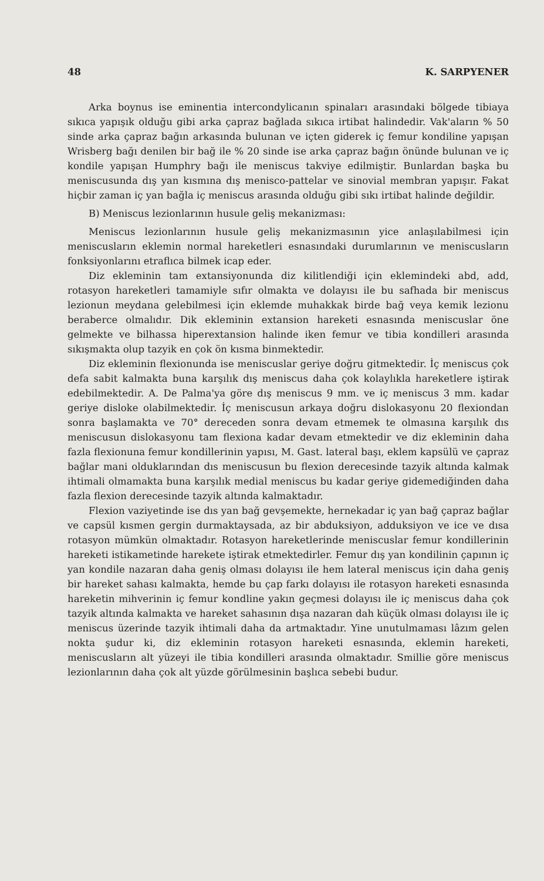48 K. SARPYENER
Arka boynus ise eminentia intercondylicanın spinaları arasındaki bölgede tibiaya sıkıca yapışık olduğu gibi arka çapraz bağlada sıkıca irtibat halindedir. Vak'aların % 50 sinde arka çapraz bağın arkasında bulunan ve içten giderek iç femur kondiline yapışan Wrisberg bağı denilen bir bağ ile % 20 sinde ise arka çapraz bağın önünde bulunan ve iç kondile yapışan Humphry bağı ile meniscus takviye edilmiştir. Bunlardan başka bu meniscusunda dış yan kısmına dış menisco-pattelar ve sinovial membran yapışır. Fakat hiçbir zaman iç yan bağla iç meniscus arasında olduğu gibi sıkı irtibat halinde değildir.
B) Meniscus lezionlarının husule geliş mekanizması:
Meniscus lezionlarının husule geliş mekanizmasının yice anlaşılabilmesi için meniscusların eklemin normal hareketleri esnasındaki durumlarının ve meniscusların fonksiyonlarını etraflıca bilmek icap eder.
Diz ekleminin tam extansiyonunda diz kilitlendiği için eklemindeki abd, add, rotasyon hareketleri tamamiyle sıfır olmakta ve dolayısı ile bu safhada bir meniscus lezionun meydana gelebilmesi için eklemde muhakkak birde bağ veya kemik lezionu beraberce olmalıdır. Dik ekleminin extansion hareketi esnasında meniscuslar öne gelmekte ve bilhassa hiperextansion halinde iken femur ve tibia kondilleri arasında sıkışmakta olup tazyik en çok ön kısma binmektedir.
Diz ekleminin flexionunda ise meniscuslar geriye doğru gitmektedir. İç meniscus çok defa sabit kalmakta buna karşılık dış meniscus daha çok kolaylıkla hareketlere iştirak edebilmektedir. A. De Palma'ya göre dış meniscus 9 mm. ve iç meniscus 3 mm. kadar geriye disloke olabilmektedir. İç meniscusun arkaya doğru dislokasyonu 20 flexiondan sonra başlamakta ve 70° dereceden sonra devam etmemek te olmasına karşılık dıs meniscusun dislokasyonu tam flexiona kadar devam etmektedir ve diz ekleminin daha fazla flexionuna femur kondillerinin yapısı, M. Gast. lateral başı, eklem kapsülü ve çapraz bağlar mani olduklarından dıs meniscusun bu flexion derecesinde tazyik altında kalmak ihtimali olmamakta buna karşılık medial meniscus bu kadar geriye gidemediğinden daha fazla flexion derecesinde tazyik altında kalmaktadır.
Flexion vaziyetinde ise dıs yan bağ gevşemekte, hernekadar iç yan bağ çapraz bağlar ve capsül kısmen gergin durmaktaysada, az bir abduksiyon, adduksiyon ve ice ve dısa rotasyon mümkün olmaktadır. Rotasyon hareketlerinde meniscuslar femur kondillerinin hareketi istikametinde harekete iştirak etmektedirler. Femur dış yan kondilinin çapının iç yan kondile nazaran daha geniş olması dolayısı ile hem lateral meniscus için daha geniş bir hareket sahası kalmakta, hemde bu çap farkı dolayısı ile rotasyon hareketi esnasında hareketin mihverinin iç femur kondline yakın geçmesi dolayısı ile iç meniscus daha çok tazyik altında kalmakta ve hareket sahasının dışa nazaran dah küçük olması dolayısı ile iç meniscus üzerinde tazyik ihtimali daha da artmaktadır. Yine unutulmaması lâzım gelen nokta şudur ki, diz ekleminin rotasyon hareketi esnasında, eklemin hareketi, meniscusların alt yüzeyi ile tibia kondilleri arasında olmaktadır. Smillie göre meniscus lezionlarının daha çok alt yüzde görülmesinin başlıca sebebi budur.